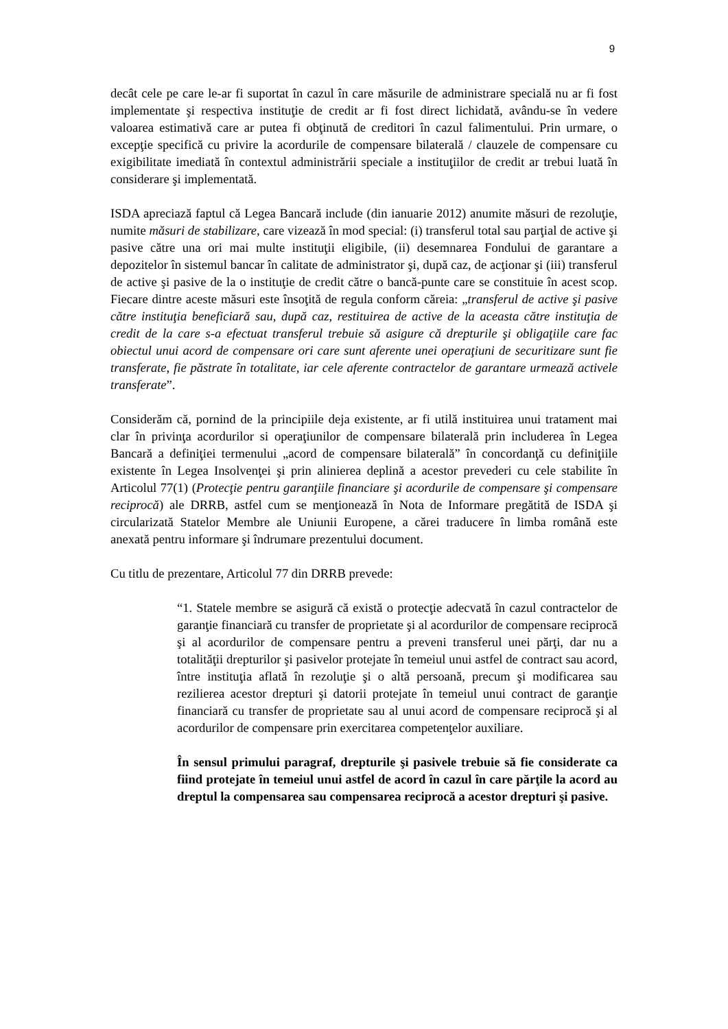9
decât cele pe care le-ar fi suportat în cazul în care măsurile de administrare specială nu ar fi fost implementate şi respectiva instituţie de credit ar fi fost direct lichidată, avându-se în vedere valoarea estimativă care ar putea fi obţinută de creditori în cazul falimentului. Prin urmare, o excepţie specifică cu privire la acordurile de compensare bilaterală / clauzele de compensare cu exigibilitate imediată în contextul administrării speciale a instituţiilor de credit ar trebui luată în considerare şi implementată.
ISDA apreciază faptul că Legea Bancară include (din ianuarie 2012) anumite măsuri de rezoluţie, numite măsuri de stabilizare, care vizează în mod special: (i) transferul total sau parţial de active şi pasive către una ori mai multe instituţii eligibile, (ii) desemnarea Fondului de garantare a depozitelor în sistemul bancar în calitate de administrator şi, după caz, de acţionar şi (iii) transferul de active şi pasive de la o instituţie de credit către o bancă-punte care se constituie în acest scop. Fiecare dintre aceste măsuri este însoţită de regula conform căreia: „transferul de active şi pasive către instituţia beneficiară sau, după caz, restituirea de active de la aceasta către instituţia de credit de la care s-a efectuat transferul trebuie să asigure că drepturile şi obligaţiile care fac obiectul unui acord de compensare ori care sunt aferente unei operaţiuni de securitizare sunt fie transferate, fie păstrate în totalitate, iar cele aferente contractelor de garantare urmează activele transferate”.
Considerăm că, pornind de la principiile deja existente, ar fi utilă instituirea unui tratament mai clar în privinţa acordurilor si operaţiunilor de compensare bilaterală prin includerea în Legea Bancară a definiţiei termenului „acord de compensare bilaterală” în concordanţă cu definiţiile existente în Legea Insolvenţei şi prin alinierea deplină a acestor prevederi cu cele stabilite în Articolul 77(1) (Protecţie pentru garanţiile financiare şi acordurile de compensare şi compensare reciprocă) ale DRRB, astfel cum se menţionează în Nota de Informare pregătită de ISDA şi circularizată Statelor Membre ale Uniunii Europene, a cărei traducere în limba română este anexată pentru informare şi îndrumare prezentului document.
Cu titlu de prezentare, Articolul 77 din DRRB prevede:
“1. Statele membre se asigură că există o protecţie adecvată în cazul contractelor de garanţie financiară cu transfer de proprietate şi al acordurilor de compensare reciprocă şi al acordurilor de compensare pentru a preveni transferul unei părţi, dar nu a totalităţii drepturilor şi pasivelor protejate în temeiul unui astfel de contract sau acord, între instituţia aflată în rezoluţie şi o altă persoană, precum şi modificarea sau rezilierea acestor drepturi şi datorii protejate în temeiul unui contract de garanţie financiară cu transfer de proprietate sau al unui acord de compensare reciprocă şi al acordurilor de compensare prin exercitarea competenţelor auxiliare.
În sensul primului paragraf, drepturile şi pasivele trebuie să fie considerate ca fiind protejate în temeiul unui astfel de acord în cazul în care părţile la acord au dreptul la compensarea sau compensarea reciprocă a acestor drepturi şi pasive.